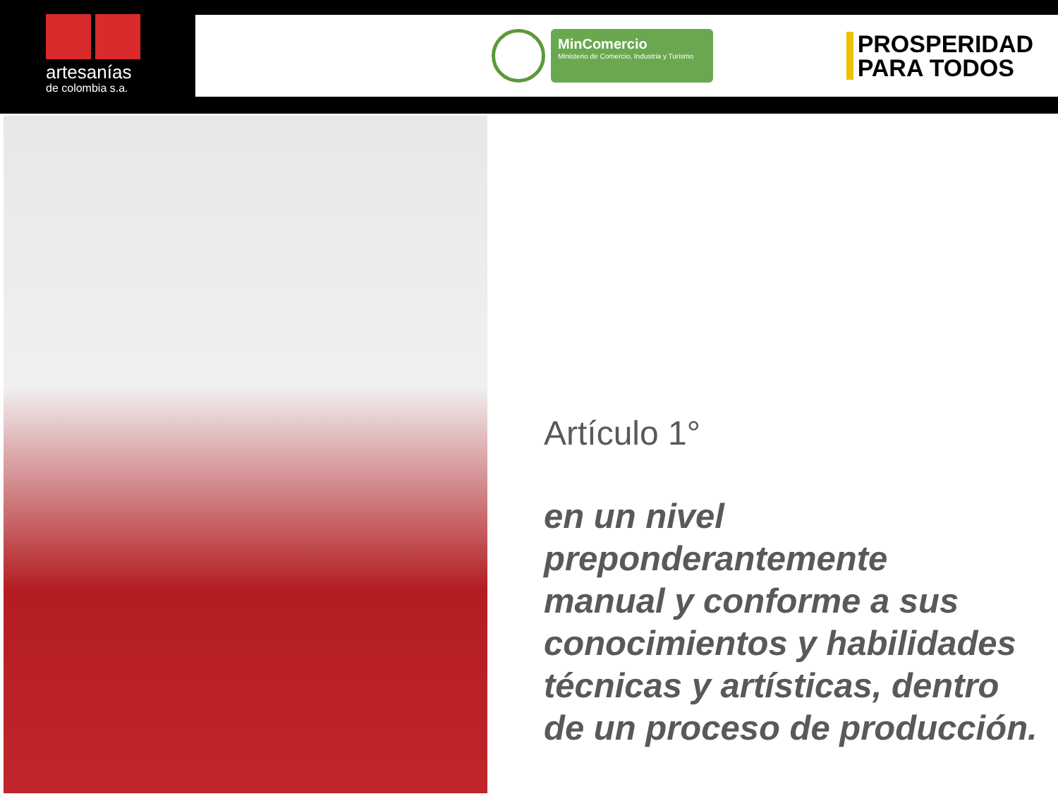artesanías
de colombia s.a.
MinComercio
Ministerio de Comercio, Industria y Turismo
PROSPERIDAD
PARA TODOS
Artículo 1°
en un nivel
preponderantemente
manual y conforme a sus
conocimientos y habilidades
técnicas y artísticas, dentro
de un proceso de producción.